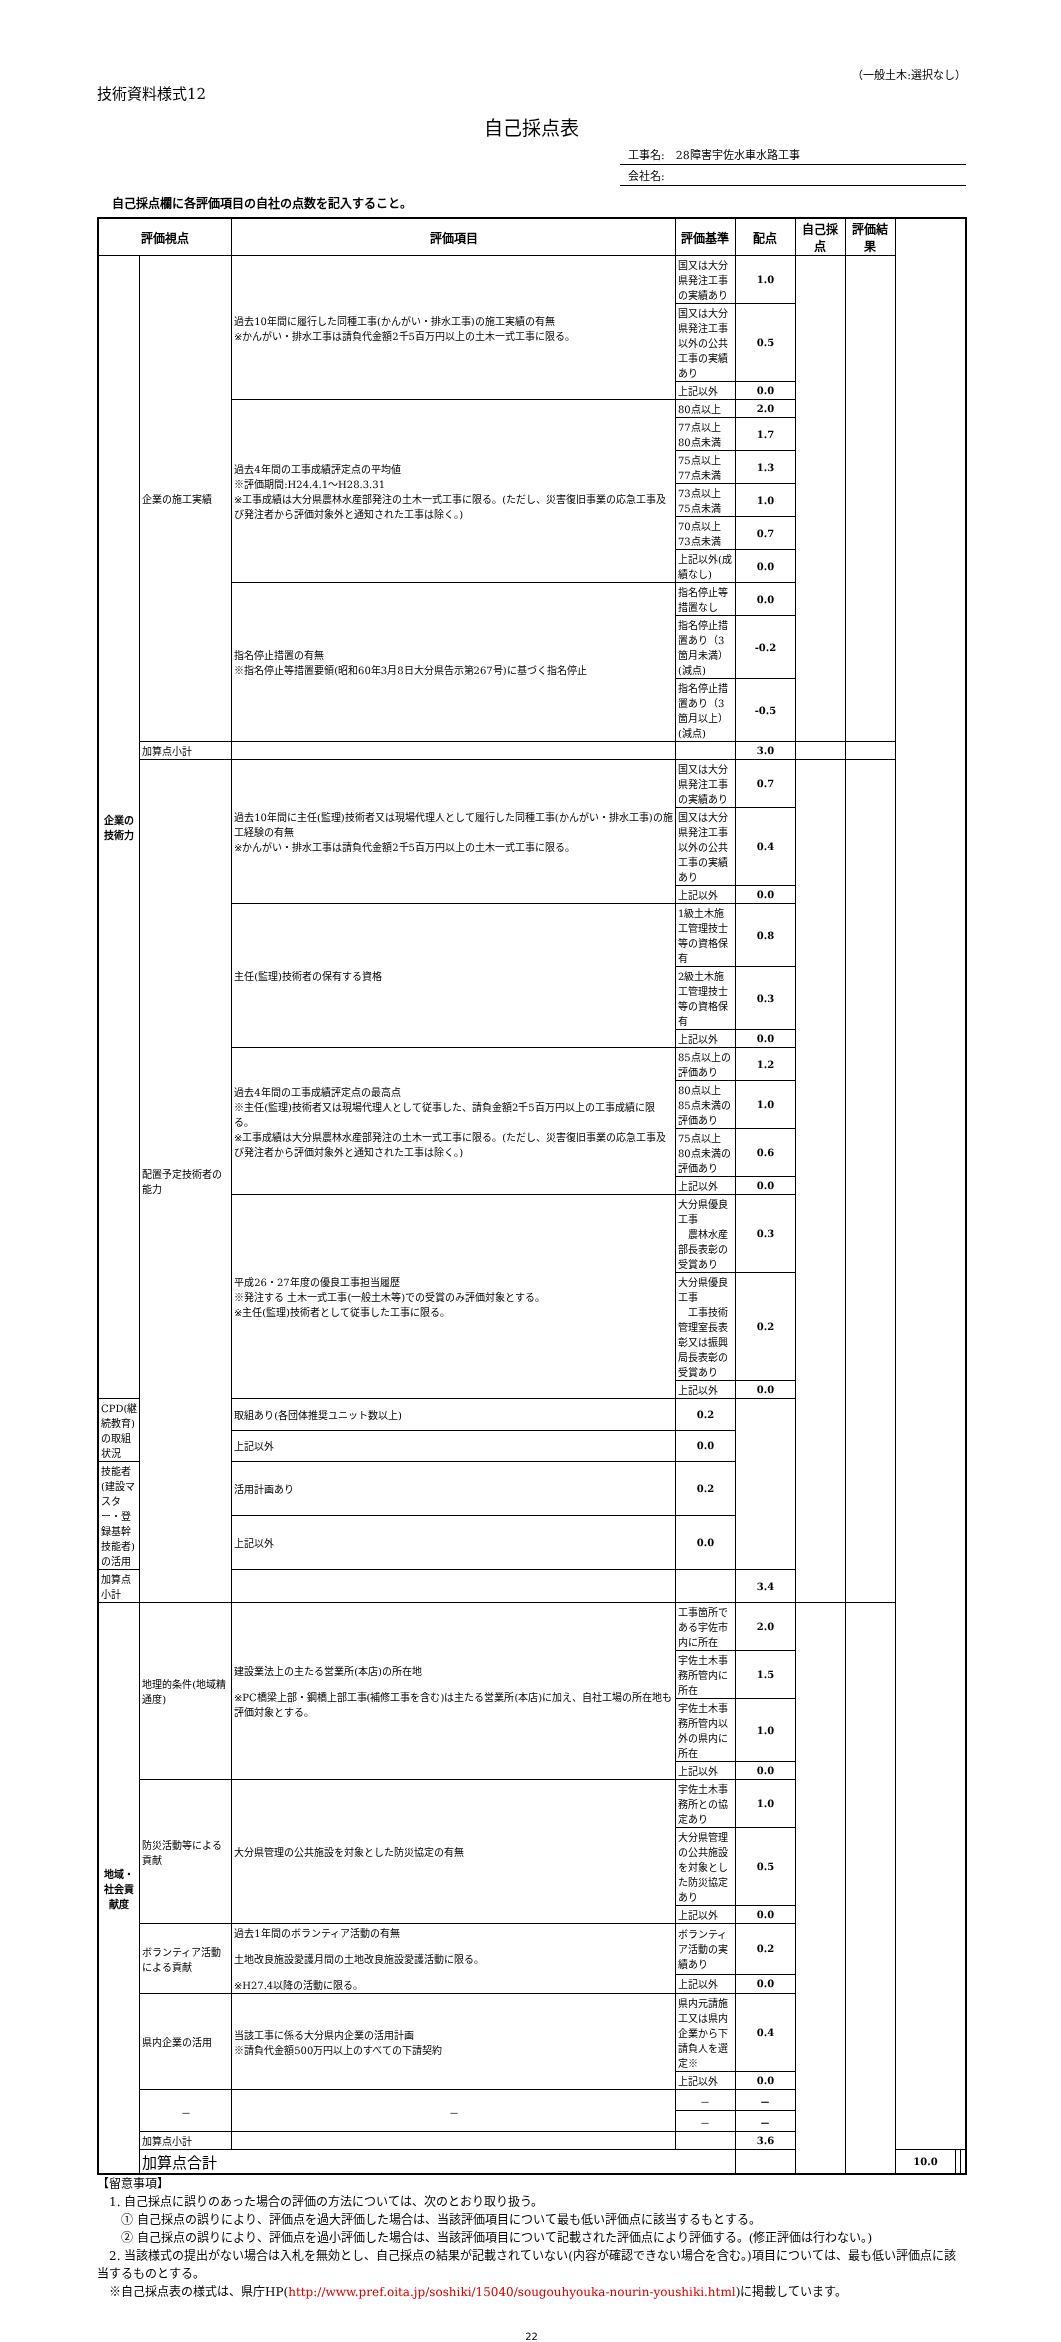（一般土木:選択なし）
技術資料様式12
自己採点表
工事名:　28障害宇佐水車水路工事
会社名:
自己採点欄に各評価項目の自社の点数を記入すること。
| 評価視点 | | 評価項目 | 評価基準 | 配点 | 自己採点 | 評価結果 | | | |
| --- | --- | --- | --- | --- | --- | --- | --- | --- | --- |
| 企業の技術力 | 企業の施工実績 | 過去10年間に履行した同種工事(かんがい・排水工事)の施工実績の有無 ※かんがい・排水工事は請負代金額2千5百万円以上の土木一式工事に限る。 | 国又は大分県発注工事の実績あり | 1.0 | | | | | |
| | | | 国又は大分県発注工事以外の公共工事の実績あり | 0.5 | | | | | |
| | | | 上記以外 | 0.0 | | | | | |
| | | 過去4年間の工事成績評定点の平均値 ※評価期間:H24.4.1～H28.3.31 ※工事成績は大分県農林水産部発注の土木一式工事に限る。(ただし、災害復旧事業の応急工事及び発注者から評価対象外と通知された工事は除く。) | 80点以上 | 2.0 | | | | | |
| | | | 77点以上80点未満 | 1.7 | | | | | |
| | | | 75点以上77点未満 | 1.3 | | | | | |
| | | | 73点以上75点未満 | 1.0 | | | | | |
| | | | 70点以上73点未満 | 0.7 | | | | | |
| | | | 上記以外(成績なし) | 0.0 | | | | | |
| | | 指名停止措置の有無 ※指名停止等措置要領(昭和60年3月8日大分県告示第267号)に基づく指名停止 | 指名停止等措置なし | 0.0 | | | | | |
| | | | 指名停止措置あり（3箇月未満） (減点) | -0.2 | | | | | |
| | | | 指名停止措置あり（3箇月以上） (減点) | -0.5 | | | | | |
| | 加算点小計 | | | 3.0 | | | | | |
| | 配置予定技術者の能力 | 過去10年間に主任(監理)技術者又は現場代理人として履行した同種工事(かんがい・排水工事)の施工経験の有無 ※かんがい・排水工事は請負代金額2千5百万円以上の土木一式工事に限る。 | 国又は大分県発注工事の実績あり | 0.7 | | | | | |
| | | | 国又は大分県発注工事以外の公共工事の実績あり | 0.4 | | | | | |
| | | | 上記以外 | 0.0 | | | | | |
| | | 主任(監理)技術者の保有する資格 | 1級土木施工管理技士等の資格保有 | 0.8 | | | | | |
| | | | 2級土木施工管理技士等の資格保有 | 0.3 | | | | | |
| | | | 上記以外 | 0.0 | | | | | |
| | | 過去4年間の工事成績評定点の最高点 ※主任(監理)技術者又は現場代理人として従事した、請負金額2千5百万円以上の工事成績に限る。 ※工事成績は大分県農林水産部発注の土木一式工事に限る。(ただし、災害復旧事業の応急工事及び発注者から評価対象外と通知された工事は除く。) | 85点以上の評価あり | 1.2 | | | | | |
| | | | 80点以上85点未満の評価あり | 1.0 | | | | | |
| | | | 75点以上80点未満の評価あり | 0.6 | | | | | |
| | | | 上記以外 | 0.0 | | | | | |
| | | 平成26・27年度の優良工事担当履歴 ※発注する 土木一式工事(一般土木等)での受賞のみ評価対象とする。 ※主任(監理)技術者として従事した工事に限る。 | 大分県優良工事 農林水産部長表彰の受賞あり | 0.3 | | | | | |
| | | | 大分県優良工事 工事技術管理室長表彰又は振興局長表彰の受賞あり | 0.2 | | | | | |
| | | | 上記以外 | 0.0 | | | | | |
| CPD(継続教育)の取組状況 | | 取組あり(各団体推奨ユニット数以上) | 0.2 | | | | | | |
| | | 上記以外 | 0.0 | | | | | | |
| 技能者(建設マスター・登録基幹技能者)の活用 | | 活用計画あり | 0.2 | | | | | | |
| | | 上記以外 | 0.0 | | | | | | |
| 加算点小計 | | | | 3.4 | | | | | |
| 地域・社会貢献度 | 地理的条件(地域精通度) | 建設業法上の主たる営業所(本店)の所在地 ※PC橋梁上部・鋼橋上部工事(補修工事を含む)は主たる営業所(本店)に加え、自社工場の所在地も評価対象とする。 | 工事箇所である宇佐市内に所在 | 2.0 | | | | | |
| | | | 宇佐土木事務所管内に所在 | 1.5 | | | | | |
| | | | 宇佐土木事務所管内以外の県内に所在 | 1.0 | | | | | |
| | | | 上記以外 | 0.0 | | | | | |
| | 防災活動等による貢献 | 大分県管理の公共施設を対象とした防災協定の有無 | 宇佐土木事務所との協定あり | 1.0 | | | | | |
| | | | 大分県管理の公共施設を対象とした防災協定あり | 0.5 | | | | | |
| | | | 上記以外 | 0.0 | | | | | |
| | ボランティア活動による貢献 | 過去1年間のボランティア活動の有無 土地改良施設愛護月間の土地改良施設愛護活動に限る。 ※H27.4以降の活動に限る。 | ボランティア活動の実績あり | 0.2 | | | | | |
| | | | 上記以外 | 0.0 | | | | | |
| | 県内企業の活用 | 当該工事に係る大分県内企業の活用計画 ※請負代金額500万円以上のすべての下請契約 | 県内元請施工又は県内企業から下請負人を選定※ | 0.4 | | | | | |
| | | | 上記以外 | 0.0 | | | | | |
| | － | － | － | － | | | | | |
| | | | － | － | | | | | |
| | 加算点小計 | | | 3.6 | | | | | |
| | 加算点合計 | | | | | | 10.0 | | |
【留意事項】
　1. 自己採点に誤りのあった場合の評価の方法については、次のとおり取り扱う。
　　① 自己採点の誤りにより、評価点を過大評価した場合は、当該評価項目について最も低い評価点に該当するもとする。
　　② 自己採点の誤りにより、評価点を過小評価した場合は、当該評価項目について記載された評価点により評価する。(修正評価は行わない。)
　2. 当該様式の提出がない場合は入札を無効とし、自己採点の結果が記載されていない(内容が確認できない場合を含む。)項目については、最も低い評価点に該当するものとする。
　※自己採点表の様式は、県庁HP(http://www.pref.oita.jp/soshiki/15040/sougouhyouka-nourin-youshiki.html)に掲載しています。
22